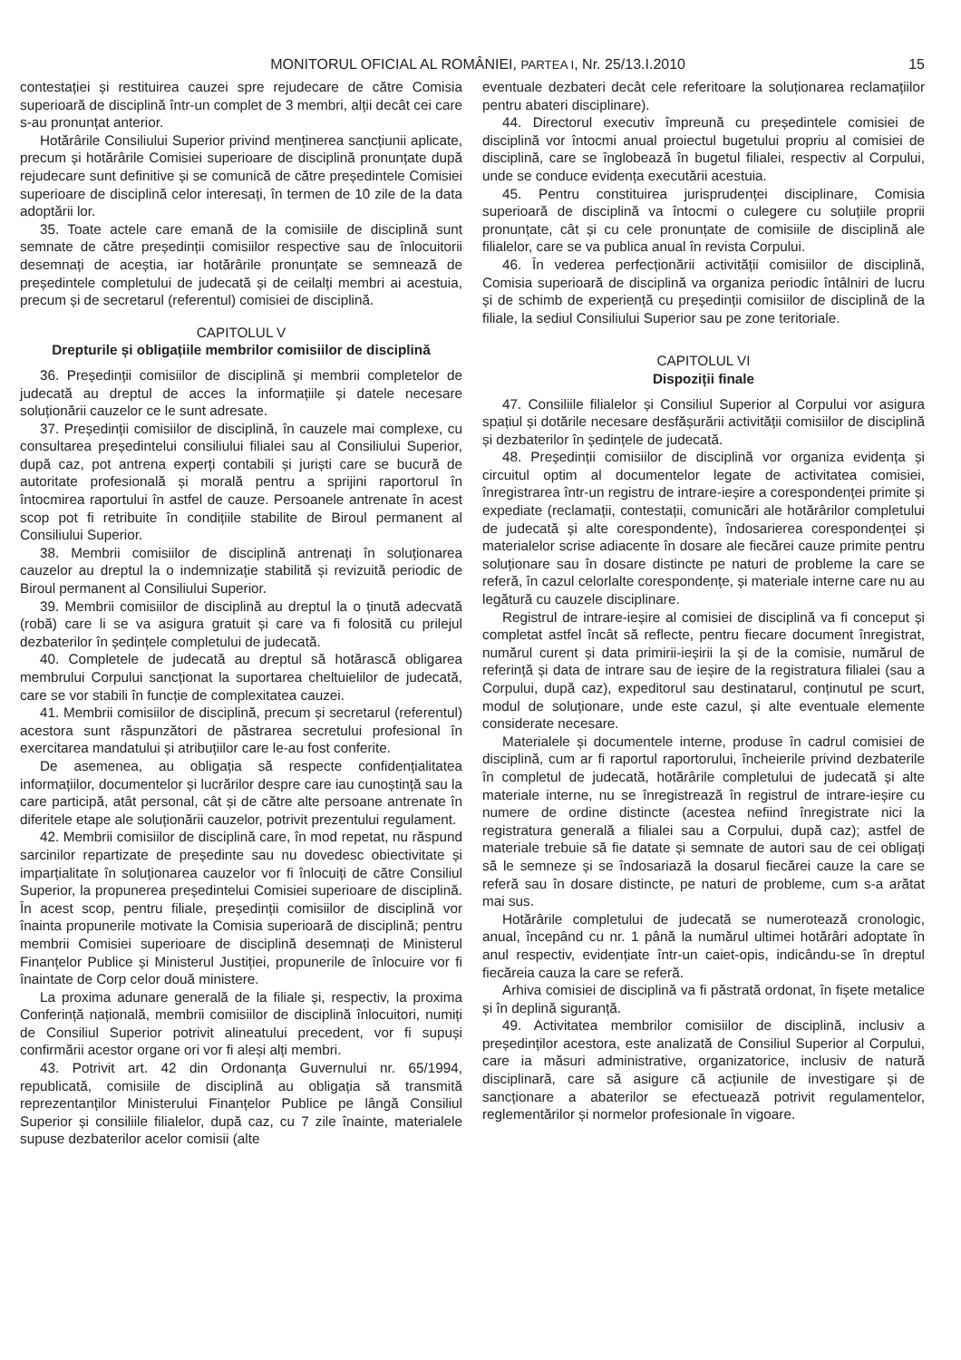MONITORUL OFICIAL AL ROMÂNIEI, PARTEA I, Nr. 25/13.I.2010 15
contestației și restituirea cauzei spre rejudecare de către Comisia superioară de disciplină într-un complet de 3 membri, alții decât cei care s-au pronunțat anterior.
Hotărârile Consiliului Superior privind menținerea sancțiunii aplicate, precum și hotărârile Comisiei superioare de disciplină pronunțate după rejudecare sunt definitive și se comunică de către președintele Comisiei superioare de disciplină celor interesați, în termen de 10 zile de la data adoptării lor.
35. Toate actele care emană de la comisiile de disciplină sunt semnate de către președinții comisiilor respective sau de înlocuitorii desemnați de aceștia, iar hotărârile pronunțate se semnează de președintele completului de judecată și de ceilalți membri ai acestuia, precum și de secretarul (referentul) comisiei de disciplină.
CAPITOLUL V
Drepturile și obligațiile membrilor comisiilor de disciplină
36. Președinții comisiilor de disciplină și membrii completelor de judecată au dreptul de acces la informațiile și datele necesare soluționării cauzelor ce le sunt adresate.
37. Președinții comisiilor de disciplină, în cauzele mai complexe, cu consultarea președintelui consiliului filialei sau al Consiliului Superior, după caz, pot antrena experți contabili și juriști care se bucură de autoritate profesională și morală pentru a sprijini raportorul în întocmirea raportului în astfel de cauze. Persoanele antrenate în acest scop pot fi retribuite în condițiile stabilite de Biroul permanent al Consiliului Superior.
38. Membrii comisiilor de disciplină antrenați în soluționarea cauzelor au dreptul la o indemnizație stabilită și revizuită periodic de Biroul permanent al Consiliului Superior.
39. Membrii comisiilor de disciplină au dreptul la o ținută adecvată (robă) care li se va asigura gratuit și care va fi folosită cu prilejul dezbaterilor în ședințele completului de judecată.
40. Completele de judecată au dreptul să hotărască obligarea membrului Corpului sancționat la suportarea cheltuielilor de judecată, care se vor stabili în funcție de complexitatea cauzei.
41. Membrii comisiilor de disciplină, precum și secretarul (referentul) acestora sunt răspunzători de păstrarea secretului profesional în exercitarea mandatului și atribuțiilor care le-au fost conferite.
De asemenea, au obligația să respecte confidențialitatea informațiilor, documentelor și lucrărilor despre care iau cunoștință sau la care participă, atât personal, cât și de către alte persoane antrenate în diferitele etape ale soluționării cauzelor, potrivit prezentului regulament.
42. Membrii comisiilor de disciplină care, în mod repetat, nu răspund sarcinilor repartizate de președinte sau nu dovedesc obiectivitate și imparțialitate în soluționarea cauzelor vor fi înlocuiți de către Consiliul Superior, la propunerea președintelui Comisiei superioare de disciplină. În acest scop, pentru filiale, președinții comisiilor de disciplină vor înainta propunerile motivate la Comisia superioară de disciplină; pentru membrii Comisiei superioare de disciplină desemnați de Ministerul Finanțelor Publice și Ministerul Justiției, propunerile de înlocuire vor fi înaintate de Corp celor două ministere.
La proxima adunare generală de la filiale și, respectiv, la proxima Conferință națională, membrii comisiilor de disciplină înlocuitori, numiți de Consiliul Superior potrivit alineatului precedent, vor fi supuși confirmării acestor organe ori vor fi aleși alți membri.
43. Potrivit art. 42 din Ordonanța Guvernului nr. 65/1994, republicată, comisiile de disciplină au obligația să transmită reprezentanților Ministerului Finanțelor Publice pe lângă Consiliul Superior și consiliile filialelor, după caz, cu 7 zile înainte, materialele supuse dezbaterilor acelor comisii (alte
eventuale dezbateri decât cele referitoare la soluționarea reclamațiilor pentru abateri disciplinare).
44. Directorul executiv împreună cu președintele comisiei de disciplină vor întocmi anual proiectul bugetului propriu al comisiei de disciplină, care se înglobează în bugetul filialei, respectiv al Corpului, unde se conduce evidența executării acestuia.
45. Pentru constituirea jurisprudenței disciplinare, Comisia superioară de disciplină va întocmi o culegere cu soluțiile proprii pronunțate, cât și cu cele pronunțate de comisiile de disciplină ale filialelor, care se va publica anual în revista Corpului.
46. În vederea perfecționării activității comisiilor de disciplină, Comisia superioară de disciplină va organiza periodic întâlniri de lucru și de schimb de experiență cu președinții comisiilor de disciplină de la filiale, la sediul Consiliului Superior sau pe zone teritoriale.
CAPITOLUL VI
Dispoziții finale
47. Consiliile filialelor și Consiliul Superior al Corpului vor asigura spațiul și dotările necesare desfășurării activității comisiilor de disciplină și dezbaterilor în ședințele de judecată.
48. Președinții comisiilor de disciplină vor organiza evidența și circuitul optim al documentelor legate de activitatea comisiei, înregistrarea într-un registru de intrare-ieșire a corespondenței primite și expediate (reclamații, contestații, comunicări ale hotărârilor completului de judecată și alte corespondente), îndosarierea corespondenței și materialelor scrise adiacente în dosare ale fiecărei cauze primite pentru soluționare sau în dosare distincte pe naturi de probleme la care se referă, în cazul celorlalte corespondențe, și materiale interne care nu au legătură cu cauzele disciplinare.
Registrul de intrare-ieșire al comisiei de disciplină va fi conceput și completat astfel încât să reflecte, pentru fiecare document înregistrat, numărul curent și data primirii-ieșirii la și de la comisie, numărul de referință și data de intrare sau de ieșire de la registratura filialei (sau a Corpului, după caz), expeditorul sau destinatarul, conținutul pe scurt, modul de soluționare, unde este cazul, și alte eventuale elemente considerate necesare.
Materialele și documentele interne, produse în cadrul comisiei de disciplină, cum ar fi raportul raportorului, încheierile privind dezbaterile în completul de judecată, hotărârile completului de judecată și alte materiale interne, nu se înregistrează în registrul de intrare-ieșire cu numere de ordine distincte (acestea nefiind înregistrate nici la registratura generală a filialei sau a Corpului, după caz); astfel de materiale trebuie să fie datate și semnate de autori sau de cei obligați să le semneze și se îndosariază la dosarul fiecărei cauze la care se referă sau în dosare distincte, pe naturi de probleme, cum s-a arătat mai sus.
Hotărârile completului de judecată se numerotează cronologic, anual, începând cu nr. 1 până la numărul ultimei hotărâri adoptate în anul respectiv, evidențiate într-un caiet-opis, indicându-se în dreptul fiecăreia cauza la care se referă.
Arhiva comisiei de disciplină va fi păstrată ordonat, în fișete metalice și în deplină siguranță.
49. Activitatea membrilor comisiilor de disciplină, inclusiv a președinților acestora, este analizată de Consiliul Superior al Corpului, care ia măsuri administrative, organizatorice, inclusiv de natură disciplinară, care să asigure că acțiunile de investigare și de sancționare a abaterilor se efectuează potrivit regulamentelor, reglementărilor și normelor profesionale în vigoare.